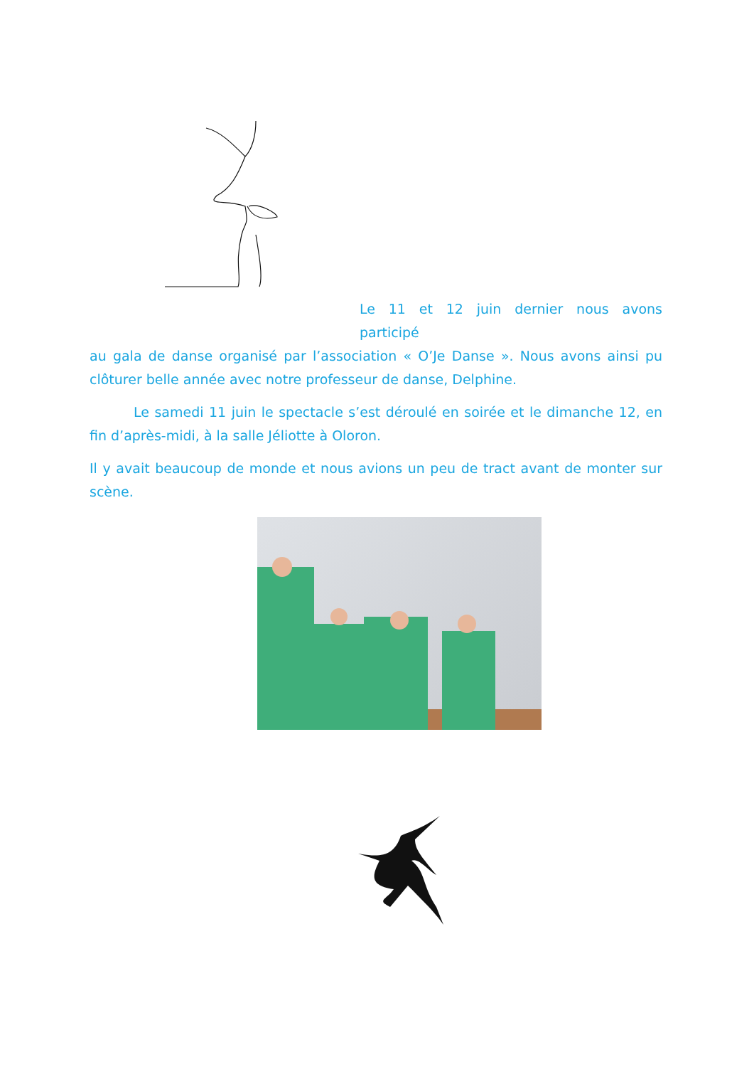Le 11 et 12 juin dernier nous avons participé
au gala de danse organisé par l’association « O’Je Danse ». Nous avons ainsi pu clôturer belle année avec notre professeur de danse, Delphine.
Le samedi 11 juin le spectacle s’est déroulé en soirée et le dimanche 12, en fin d’après-midi, à la salle Jéliotte à Oloron.
Il y avait beaucoup de monde et nous avions un peu de tract avant de monter sur scène.